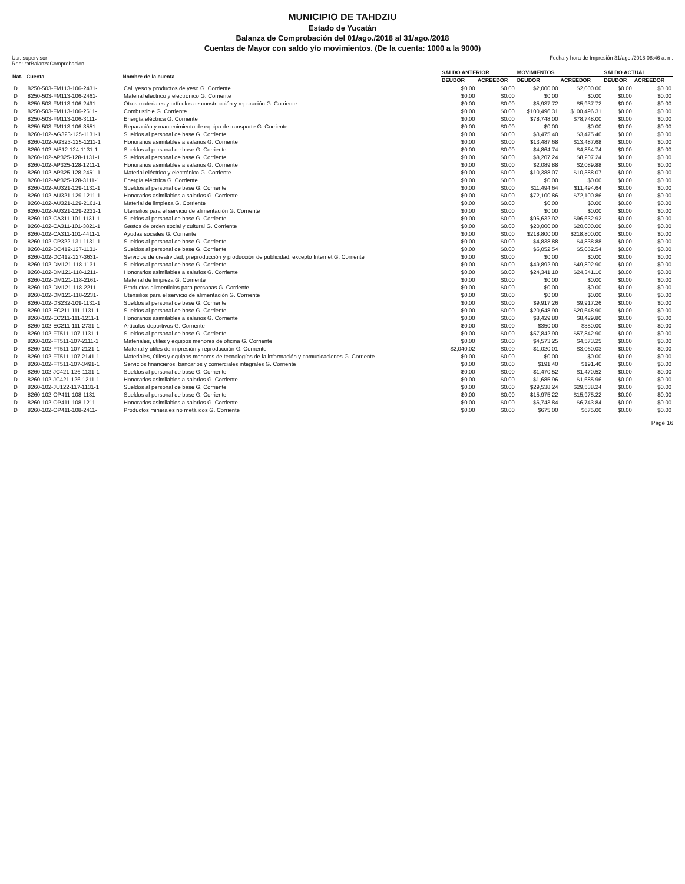MUNICIPIO DE TAHDZIU
Estado de Yucatán
Balanza de Comprobación del 01/ago./2018 al 31/ago./2018
Cuentas de Mayor con saldo y/o movimientos. (De la cuenta: 1000 a la 9000)
Usr. supervisor
Rep: rptBalanzaComprobacion
Fecha y hora de Impresión 31/ago./2018 08:46 a. m.
| Nat. | Cuenta | Nombre de la cuenta | SALDO ANTERIOR | | MOVIMIENTOS | | SALDO ACTUAL | |
| --- | --- | --- | --- | --- | --- | --- | --- | --- |
| | | | DEUDOR | ACREEDOR | DEUDOR | ACREEDOR | DEUDOR | ACREEDOR |
| D | 8250-503-FM113-106-2431- | Cal, yeso y productos de yeso G. Corriente | $0.00 | $0.00 | $2,000.00 | $2,000.00 | $0.00 | $0.00 |
| D | 8250-503-FM113-106-2461- | Material eléctrico y electrónico G. Corriente | $0.00 | $0.00 | $0.00 | $0.00 | $0.00 | $0.00 |
| D | 8250-503-FM113-106-2491- | Otros materiales y artículos de construcción y reparación G. Corriente | $0.00 | $0.00 | $5,937.72 | $5,937.72 | $0.00 | $0.00 |
| D | 8250-503-FM113-106-2611- | Combustible G. Corriente | $0.00 | $0.00 | $100,496.31 | $100,496.31 | $0.00 | $0.00 |
| D | 8250-503-FM113-106-3111- | Energía eléctrica G. Corriente | $0.00 | $0.00 | $78,748.00 | $78,748.00 | $0.00 | $0.00 |
| D | 8250-503-FM113-106-3551- | Reparación y mantenimiento de equipo de transporte G. Corriente | $0.00 | $0.00 | $0.00 | $0.00 | $0.00 | $0.00 |
| D | 8260-102-AG323-125-1131-1 | Sueldos al personal de base G. Corriente | $0.00 | $0.00 | $3,475.40 | $3,475.40 | $0.00 | $0.00 |
| D | 8260-102-AG323-125-1211-1 | Honorarios asimilables a salarios G. Corriente | $0.00 | $0.00 | $13,487.68 | $13,487.68 | $0.00 | $0.00 |
| D | 8260-102-AI512-124-1131-1 | Sueldos al personal de base G. Corriente | $0.00 | $0.00 | $4,864.74 | $4,864.74 | $0.00 | $0.00 |
| D | 8260-102-AP325-128-1131-1 | Sueldos al personal de base G. Corriente | $0.00 | $0.00 | $8,207.24 | $8,207.24 | $0.00 | $0.00 |
| D | 8260-102-AP325-128-1211-1 | Honorarios asimilables a salarios G. Corriente | $0.00 | $0.00 | $2,089.88 | $2,089.88 | $0.00 | $0.00 |
| D | 8260-102-AP325-128-2461-1 | Material eléctrico y electrónico G. Corriente | $0.00 | $0.00 | $10,388.07 | $10,388.07 | $0.00 | $0.00 |
| D | 8260-102-AP325-128-3111-1 | Energía eléctrica G. Corriente | $0.00 | $0.00 | $0.00 | $0.00 | $0.00 | $0.00 |
| D | 8260-102-AU321-129-1131-1 | Sueldos al personal de base G. Corriente | $0.00 | $0.00 | $11,494.64 | $11,494.64 | $0.00 | $0.00 |
| D | 8260-102-AU321-129-1211-1 | Honorarios asimilables a salarios G. Corriente | $0.00 | $0.00 | $72,100.86 | $72,100.86 | $0.00 | $0.00 |
| D | 8260-102-AU321-129-2161-1 | Material de limpieza G. Corriente | $0.00 | $0.00 | $0.00 | $0.00 | $0.00 | $0.00 |
| D | 8260-102-AU321-129-2231-1 | Utensilios para el servicio de alimentación G. Corriente | $0.00 | $0.00 | $0.00 | $0.00 | $0.00 | $0.00 |
| D | 8260-102-CA311-101-1131-1 | Sueldos al personal de base G. Corriente | $0.00 | $0.00 | $96,632.92 | $96,632.92 | $0.00 | $0.00 |
| D | 8260-102-CA311-101-3821-1 | Gastos de orden social y cultural G. Corriente | $0.00 | $0.00 | $20,000.00 | $20,000.00 | $0.00 | $0.00 |
| D | 8260-102-CA311-101-4411-1 | Ayudas sociales G. Corriente | $0.00 | $0.00 | $218,800.00 | $218,800.00 | $0.00 | $0.00 |
| D | 8260-102-CP322-131-1131-1 | Sueldos al personal de base G. Corriente | $0.00 | $0.00 | $4,838.88 | $4,838.88 | $0.00 | $0.00 |
| D | 8260-102-DC412-127-1131- | Sueldos al personal de base G. Corriente | $0.00 | $0.00 | $5,052.54 | $5,052.54 | $0.00 | $0.00 |
| D | 8260-102-DC412-127-3631- | Servicios de creatividad, preproducción y producción de publicidad, excepto Internet G. Corriente | $0.00 | $0.00 | $0.00 | $0.00 | $0.00 | $0.00 |
| D | 8260-102-DM121-118-1131- | Sueldos al personal de base G. Corriente | $0.00 | $0.00 | $49,892.90 | $49,892.90 | $0.00 | $0.00 |
| D | 8260-102-DM121-118-1211- | Honorarios asimilables a salarios G. Corriente | $0.00 | $0.00 | $24,341.10 | $24,341.10 | $0.00 | $0.00 |
| D | 8260-102-DM121-118-2161- | Material de limpieza G. Corriente | $0.00 | $0.00 | $0.00 | $0.00 | $0.00 | $0.00 |
| D | 8260-102-DM121-118-2211- | Productos alimenticios para personas G. Corriente | $0.00 | $0.00 | $0.00 | $0.00 | $0.00 | $0.00 |
| D | 8260-102-DM121-118-2231- | Utensilios para el servicio de alimentación G. Corriente | $0.00 | $0.00 | $0.00 | $0.00 | $0.00 | $0.00 |
| D | 8260-102-DS232-109-1131-1 | Sueldos al personal de base G. Corriente | $0.00 | $0.00 | $9,917.26 | $9,917.26 | $0.00 | $0.00 |
| D | 8260-102-EC211-111-1131-1 | Sueldos al personal de base G. Corriente | $0.00 | $0.00 | $20,648.90 | $20,648.90 | $0.00 | $0.00 |
| D | 8260-102-EC211-111-1211-1 | Honorarios asimilables a salarios G. Corriente | $0.00 | $0.00 | $8,429.80 | $8,429.80 | $0.00 | $0.00 |
| D | 8260-102-EC211-111-2731-1 | Artículos deportivos G. Corriente | $0.00 | $0.00 | $350.00 | $350.00 | $0.00 | $0.00 |
| D | 8260-102-FT511-107-1131-1 | Sueldos al personal de base G. Corriente | $0.00 | $0.00 | $57,842.90 | $57,842.90 | $0.00 | $0.00 |
| D | 8260-102-FT511-107-2111-1 | Materiales, útiles y equipos menores de oficina G. Corriente | $0.00 | $0.00 | $4,573.25 | $4,573.25 | $0.00 | $0.00 |
| D | 8260-102-FT511-107-2121-1 | Material y útiles de impresión y reproducción G. Corriente | $2,040.02 | $0.00 | $1,020.01 | $3,060.03 | $0.00 | $0.00 |
| D | 8260-102-FT511-107-2141-1 | Materiales, útiles y equipos menores de tecnologías de la información y comunicaciones G. Corriente | $0.00 | $0.00 | $0.00 | $0.00 | $0.00 | $0.00 |
| D | 8260-102-FT511-107-3491-1 | Servicios financieros, bancarios y comerciales integrales G. Corriente | $0.00 | $0.00 | $191.40 | $191.40 | $0.00 | $0.00 |
| D | 8260-102-JC421-126-1131-1 | Sueldos al personal de base G. Corriente | $0.00 | $0.00 | $1,470.52 | $1,470.52 | $0.00 | $0.00 |
| D | 8260-102-JC421-126-1211-1 | Honorarios asimilables a salarios G. Corriente | $0.00 | $0.00 | $1,685.96 | $1,685.96 | $0.00 | $0.00 |
| D | 8260-102-JU122-117-1131-1 | Sueldos al personal de base G. Corriente | $0.00 | $0.00 | $29,538.24 | $29,538.24 | $0.00 | $0.00 |
| D | 8260-102-OP411-108-1131- | Sueldos al personal de base G. Corriente | $0.00 | $0.00 | $15,975.22 | $15,975.22 | $0.00 | $0.00 |
| D | 8260-102-OP411-108-1211- | Honorarios asimilables a salarios G. Corriente | $0.00 | $0.00 | $6,743.84 | $6,743.84 | $0.00 | $0.00 |
| D | 8260-102-OP411-108-2411- | Productos minerales no metálicos G. Corriente | $0.00 | $0.00 | $675.00 | $675.00 | $0.00 | $0.00 |
Page 16